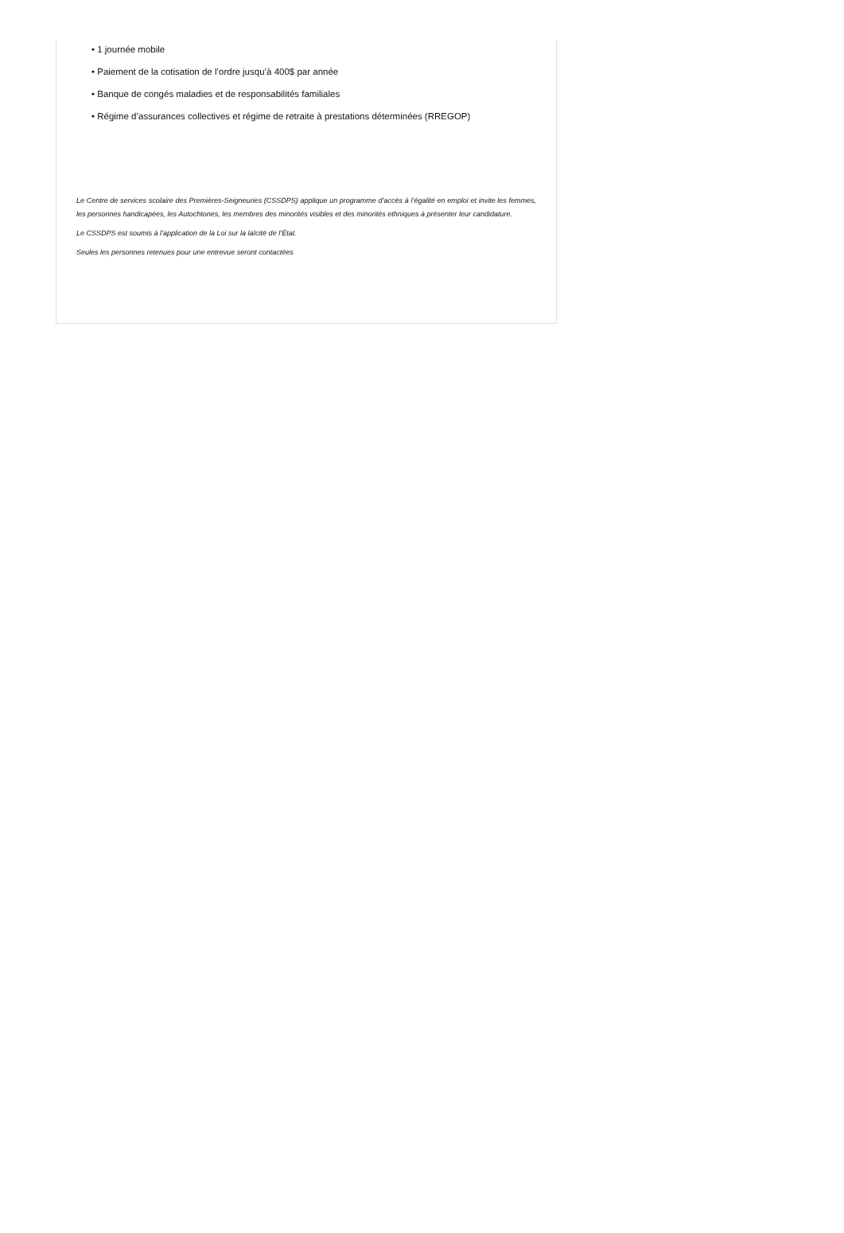• 1 journée mobile
• Paiement de la cotisation de l’ordre jusqu’à 400$ par année
• Banque de congés maladies et de responsabilités familiales
• Régime d’assurances collectives et régime de retraite à prestations déterminées (RREGOP)
Le Centre de services scolaire des Premières-Seigneuries (CSSDPS) applique un programme d’accès à l’égalité en emploi et invite les femmes, les personnes handicapées, les Autochtones, les membres des minorités visibles et des minorités ethniques à présenter leur candidature.
Le CSSDPS est soumis à l’application de la Loi sur la laïcité de l’État.
Seules les personnes retenues pour une entrevue seront contactées